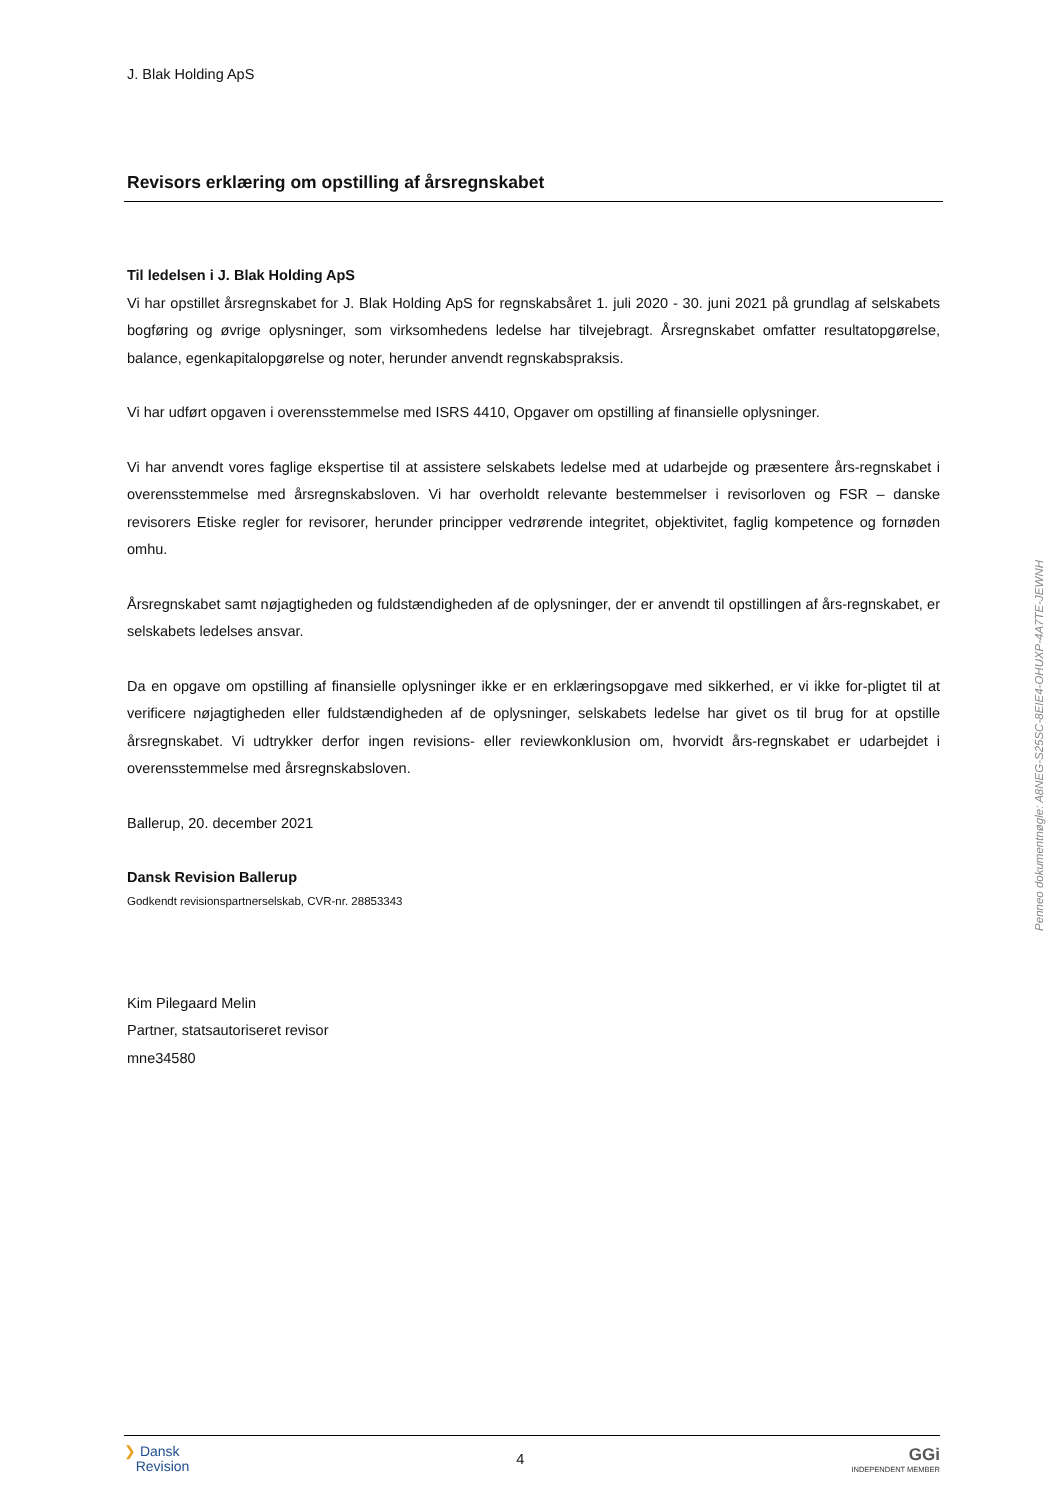J. Blak Holding ApS
Revisors erklæring om opstilling af årsregnskabet
Til ledelsen i J. Blak Holding ApS
Vi har opstillet årsregnskabet for J. Blak Holding ApS for regnskabsåret 1. juli 2020 - 30. juni 2021 på grundlag af selskabets bogføring og øvrige oplysninger, som virksomhedens ledelse har tilvejebragt. Årsregnskabet omfatter resultatopgørelse, balance, egenkapitalopgørelse og noter, herunder anvendt regnskabspraksis.
Vi har udført opgaven i overensstemmelse med ISRS 4410, Opgaver om opstilling af finansielle oplysninger.
Vi har anvendt vores faglige ekspertise til at assistere selskabets ledelse med at udarbejde og præsentere års-regnskabet i overensstemmelse med årsregnskabsloven. Vi har overholdt relevante bestemmelser i revisorloven og FSR – danske revisorers Etiske regler for revisorer, herunder principper vedrørende integritet, objektivitet, faglig kompetence og fornøden omhu.
Årsregnskabet samt nøjagtigheden og fuldstændigheden af de oplysninger, der er anvendt til opstillingen af års-regnskabet, er selskabets ledelses ansvar.
Da en opgave om opstilling af finansielle oplysninger ikke er en erklæringsopgave med sikkerhed, er vi ikke for-pligtet til at verificere nøjagtigheden eller fuldstændigheden af de oplysninger, selskabets ledelse har givet os til brug for at opstille årsregnskabet. Vi udtrykker derfor ingen revisions- eller reviewkonklusion om, hvorvidt års-regnskabet er udarbejdet i overensstemmelse med årsregnskabsloven.
Ballerup, 20. december 2021
Dansk Revision Ballerup
Godkendt revisionspartnerselskab, CVR-nr. 28853343
Kim Pilegaard Melin
Partner, statsautoriseret revisor
mne34580
Penneo dokumentnøgle: A8NEG-S25SC-8EIE4-OHUXP-4A7TE-JEWNH
❯ Dansk
Revision
4
GGi
INDEPENDENT MEMBER